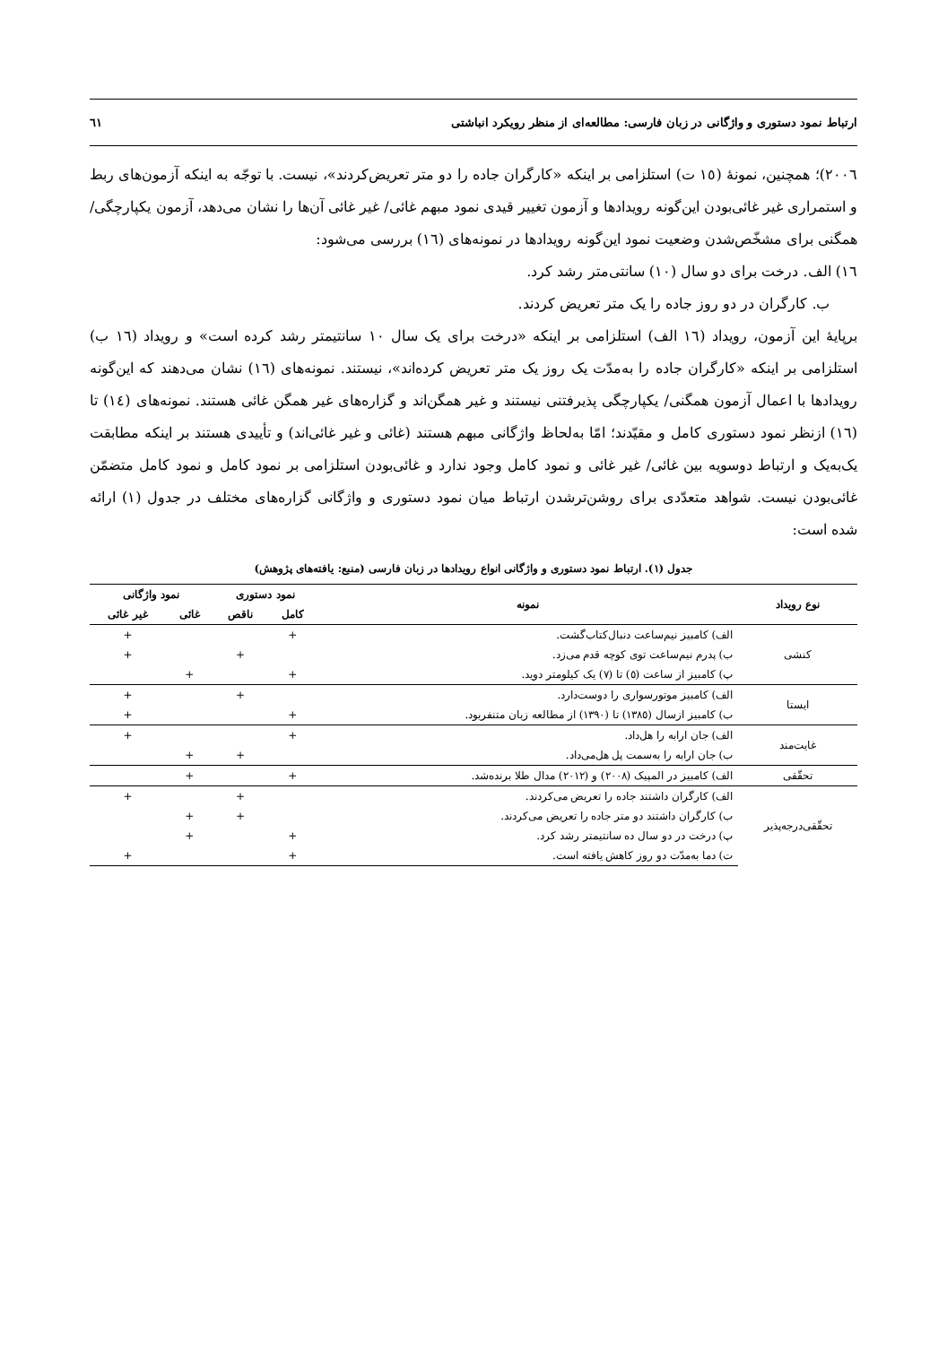ارتباط نمود دستوری و واژگانی در زبان فارسی: مطالعه‌ای از منظر رویکرد انباشتی ٦١
٢٠٠٦)؛ همچنین، نمونهٔ (١٥ ت) استلزامی بر اینکه «کارگران جاده را دو متر تعریض‌کردند»، نیست. با توجّه به اینکه آزمون‌های ربط و استمراری غیر غائی‌بودن این‌گونه رویدادها و آزمون تغییر قیدی نمود مبهم غائی/ غیر غائی آن‌ها را نشان می‌دهد، آزمون یکپارچگی/ همگنی برای مشخّص‌شدن وضعیت نمود این‌گونه رویدادها در نمونه‌های (١٦) بررسی می‌شود:
١٦) الف. درخت برای دو سال (١٠) سانتی‌متر رشد کرد.
ب. کارگران در دو روز جاده را یک متر تعریض کردند.
برپایهٔ این آزمون، رویداد (١٦ الف) استلزامی بر اینکه «درخت برای یک سال ١٠ سانتیمتر رشد کرده است» و رویداد (١٦ ب) استلزامی بر اینکه «کارگران جاده را به‌مدّت یک روز یک متر تعریض کرده‌اند»، نیستند. نمونه‌های (١٦) نشان می‌دهند که این‌گونه رویدادها با اعمال آزمون همگنی/ یکپارچگی پذیرفتنی نیستند و غیر همگن‌اند و گزاره‌های غیر همگن غائی هستند. نمونه‌های (١٤) تا (١٦) ازنظر نمود دستوری کامل و مقیّدند؛ امّا به‌لحاظ واژگانی مبهم هستند (غائی و غیر غائی‌اند) و تأییدی هستند بر اینکه مطابقت یک‌به‌یک و ارتباط دوسویه بین غائی/ غیر غائی و نمود کامل وجود ندارد و غائی‌بودن استلزامی بر نمود کامل و نمود کامل متضمّن غائی‌بودن نیست. شواهد متعدّدی برای روشن‌ترشدن ارتباط میان نمود دستوری و واژگانی گزاره‌های مختلف در جدول (١) ارائه شده است:
جدول (١). ارتباط نمود دستوری و واژگانی انواع رویدادها در زبان فارسی (منبع: یافته‌های پژوهش)
| نوع رویداد | نمونه | نمود دستوری | | نمود واژگانی | |
| --- | --- | --- | --- | --- | --- |
| | | کامل | ناقص | غائی | غیر غائی |
| کنشی | الف) کامبیز نیم‌ساعت دنبال‌کتاب‌گشت. | + | | | + |
| | ب) پدرم نیم‌ساعت توی کوچه قدم می‌زد. | | + | | + |
| | پ) کامبیز از ساعت (٥) تا (٧) یک کیلومتر دوید. | + | | + | |
| ایستا | الف) کامبیز موتورسواری را دوست‌دارد. | | + | | + |
| | ب) کامبیز ازسال (١٣٨٥) تا (١٣٩٠) از مطالعه زبان متنفربود. | + | | | + |
| غایت‌مند | الف) جان ارابه را هل‌داد. | + | | | + |
| | ب) جان ارابه را به‌سمت پل هل‌می‌داد. | | + | + | |
| تحقّقی | الف) کامبیز در المپیک (٢٠٠٨) و (٢٠١٢) مدال طلا برنده‌شد. | + | | + | |
| تحقّقی‌درجه‌پذیر | الف) کارگران داشتند جاده را تعریض می‌کردند. | | + | | + |
| | ب) کارگران داشتند دو متر جاده را تعریض می‌کردند. | | + | + | |
| | پ) درخت در دو سال ده سانتیمتر رشد کرد. | + | | + | |
| | ت) دما به‌مدّت دو روز کاهش یافته است. | + | | | + |